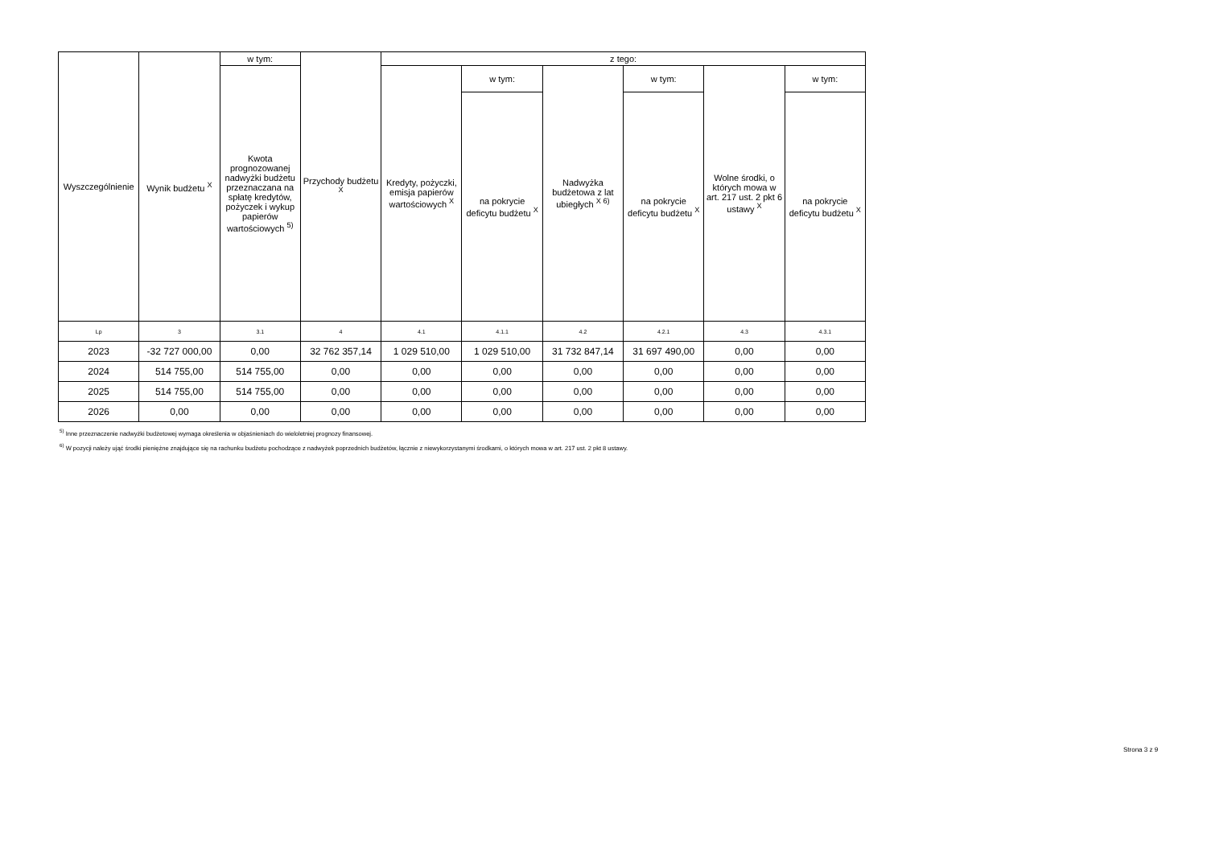| Wyszczególnienie | Wynik budżetu <sup>X</sup> | w tym: | Przychody budżetu <sup>X</sup> | z tego: | | | | | |
| --- | --- | --- | --- | --- | --- | --- | --- | --- | --- |
| | | Kwota prognozowanej nadwyżki budżetu przeznaczana na spłatę kredytów, pożyczek i wykup papierów wartościowych <sup>5)</sup> | | Kredyty, pożyczki, emisja papierów wartościowych <sup>X</sup> | w tym: | Nadwyżka budżetowa z lat ubiegłych <sup>X 6)</sup> | w tym: | Wolne środki, o których mowa w art. 217 ust. 2 pkt 6 ustawy <sup>X</sup> | w tym: |
| | | | | | na pokrycie deficytu budżetu <sup>X</sup> | | na pokrycie deficytu budżetu <sup>X</sup> | | na pokrycie deficytu budżetu <sup>X</sup> |
| Lp | 3 | 3.1 | 4 | 4.1 | 4.1.1 | 4.2 | 4.2.1 | 4.3 | 4.3.1 |
| 2023 | -32 727 000,00 | 0,00 | 32 762 357,14 | 1 029 510,00 | 1 029 510,00 | 31 732 847,14 | 31 697 490,00 | 0,00 | 0,00 |
| 2024 | 514 755,00 | 514 755,00 | 0,00 | 0,00 | 0,00 | 0,00 | 0,00 | 0,00 | 0,00 |
| 2025 | 514 755,00 | 514 755,00 | 0,00 | 0,00 | 0,00 | 0,00 | 0,00 | 0,00 | 0,00 |
| 2026 | 0,00 | 0,00 | 0,00 | 0,00 | 0,00 | 0,00 | 0,00 | 0,00 | 0,00 |
<sup>5)</sup> Inne przeznaczenie nadwyżki budżetowej wymaga określenia w objaśnieniach do wieloletniej prognozy finansowej.
<sup>6)</sup> W pozycji należy ująć środki pieniężne znajdujące się na rachunku budżetu pochodzące z nadwyżek poprzednich budżetów, łącznie z niewykorzystanymi środkami, o których mowa w art. 217 ust. 2 pkt 8 ustawy.
Strona 3 z 9